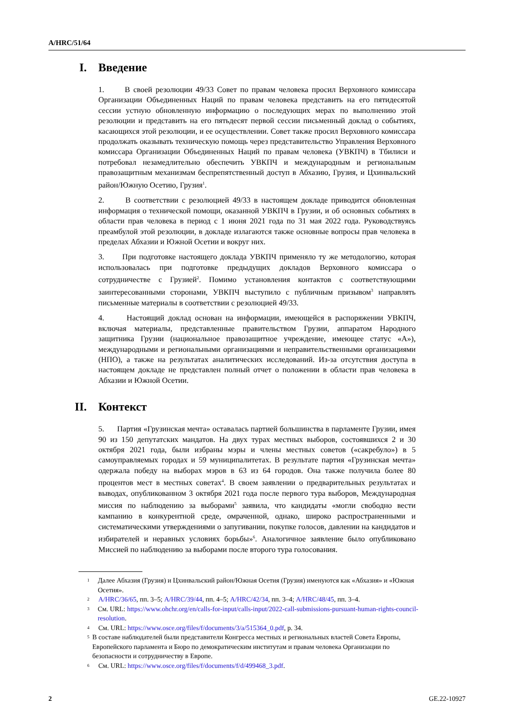A/HRC/51/64
I. Введение
1. В своей резолюции 49/33 Совет по правам человека просил Верховного комиссара Организации Объединенных Наций по правам человека представить на его пятидесятой сессии устную обновленную информацию о последующих мерах по выполнению этой резолюции и представить на его пятьдесят первой сессии письменный доклад о событиях, касающихся этой резолюции, и ее осуществлении. Совет также просил Верховного комиссара продолжать оказывать техническую помощь через представительство Управления Верховного комиссара Организации Объединенных Наций по правам человека (УВКПЧ) в Тбилиси и потребовал незамедлительно обеспечить УВКПЧ и международным и региональным правозащитным механизмам беспрепятственный доступ в Абхазию, Грузия, и Цхинвальский район/Южную Осетию, Грузия<sup>1</sup>.
2. В соответствии с резолюцией 49/33 в настоящем докладе приводится обновленная информация о технической помощи, оказанной УВКПЧ в Грузии, и об основных событиях в области прав человека в период с 1 июня 2021 года по 31 мая 2022 года. Руководствуясь преамбулой этой резолюции, в докладе излагаются также основные вопросы прав человека в пределах Абхазии и Южной Осетии и вокруг них.
3. При подготовке настоящего доклада УВКПЧ применяло ту же методологию, которая использовалась при подготовке предыдущих докладов Верховного комиссара о сотрудничестве с Грузией<sup>2</sup>. Помимо установления контактов с соответствующими заинтересованными сторонами, УВКПЧ выступило с публичным призывом<sup>3</sup> направлять письменные материалы в соответствии с резолюцией 49/33.
4. Настоящий доклад основан на информации, имеющейся в распоряжении УВКПЧ, включая материалы, представленные правительством Грузии, аппаратом Народного защитника Грузии (национальное правозащитное учреждение, имеющее статус «А»), международными и региональными организациями и неправительственными организациями (НПО), а также на результатах аналитических исследований. Из-за отсутствия доступа в настоящем докладе не представлен полный отчет о положении в области прав человека в Абхазии и Южной Осетии.
II. Контекст
5. Партия «Грузинская мечта» оставалась партией большинства в парламенте Грузии, имея 90 из 150 депутатских мандатов. На двух турах местных выборов, состоявшихся 2 и 30 октября 2021 года, были избраны мэры и члены местных советов («сакребуло») в 5 самоуправляемых городах и 59 муниципалитетах. В результате партия «Грузинская мечта» одержала победу на выборах мэров в 63 из 64 городов. Она также получила более 80 процентов мест в местных советах<sup>4</sup>. В своем заявлении о предварительных результатах и выводах, опубликованном 3 октября 2021 года после первого тура выборов, Международная миссия по наблюдению за выборами<sup>5</sup> заявила, что кандидаты «могли свободно вести кампанию в конкурентной среде, омраченной, однако, широко распространенными и систематическими утверждениями о запугивании, покупке голосов, давлении на кандидатов и избирателей и неравных условиях борьбы»<sup>6</sup>. Аналогичное заявление было опубликовано Миссией по наблюдению за выборами после второго тура голосования.
1 Далее Абхазия (Грузия) и Цхинвальский район/Южная Осетия (Грузия) именуются как «Абхазия» и «Южная Осетия».
2 A/HRC/36/65, пп. 3–5; A/HRC/39/44, пп. 4–5; A/HRC/42/34, пп. 3–4; A/HRC/48/45, пп. 3–4.
3 См. URL: https://www.ohchr.org/en/calls-for-input/calls-input/2022-call-submissions-pursuant-human-rights-council-resolution.
4 См. URL: https://www.osce.org/files/f/documents/3/a/515364_0.pdf, p. 34.
5 В составе наблюдателей были представители Конгресса местных и региональных властей Совета Европы, Европейского парламента и Бюро по демократическим институтам и правам человека Организации по безопасности и сотрудничеству в Европе.
6 См. URL: https://www.osce.org/files/f/documents/f/d/499468_3.pdf.
2 GE.22-10927